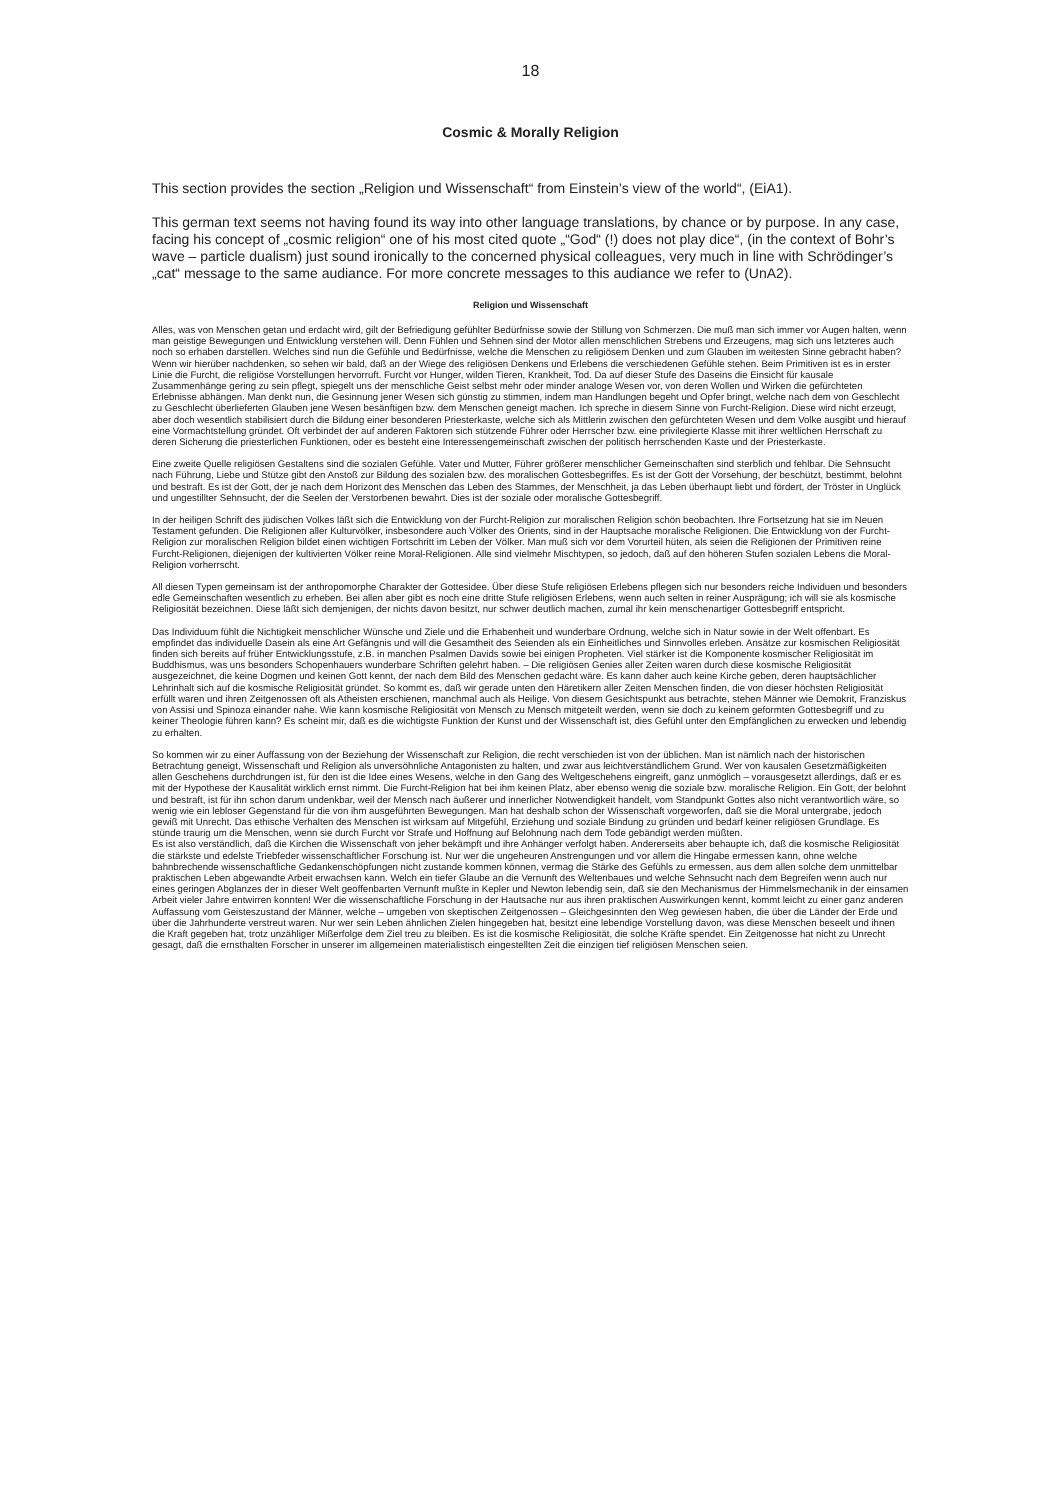18
Cosmic & Morally Religion
This section provides the section „Religion und Wissenschaft“ from Einstein’s view of the world“, (EiA1).
This german text seems not having found its way into other language translations, by chance or by purpose. In any case, facing his concept of „cosmic religion“ one of his most cited quote „“God“ (!) does not play dice“, (in the context of Bohr’s wave – particle dualism) just sound ironically to the concerned physical colleagues, very much in line with Schrödinger’s „cat“ message to the same audiance. For more concrete messages to this audiance we refer to (UnA2).
Religion und Wissenschaft
Alles, was von Menschen getan und erdacht wird, gilt der Befriedigung gefühlter Bedürfnisse sowie der Stillung von Schmerzen. Die muß man sich immer vor Augen halten, wenn man geistige Bewegungen und Entwicklung verstehen will. Denn Fühlen und Sehnen sind der Motor allen menschlichen Strebens und Erzeugens, mag sich uns letzteres auch noch so erhaben darstellen. Welches sind nun die Gefühle und Bedürfnisse, welche die Menschen zu religiösem Denken und zum Glauben im weitesten Sinne gebracht haben? Wenn wir hierüber nachdenken, so sehen wir bald, daß an der Wiege des religiösen Denkens und Erlebens die verschiedenen Gefühle stehen. Beim Primitiven ist es in erster Linie die Furcht, die religiöse Vorstellungen hervorruft. Furcht vor Hunger, wilden Tieren, Krankheit, Tod. Da auf dieser Stufe des Daseins die Einsicht für kausale Zusammenhänge gering zu sein pflegt, spiegelt uns der menschliche Geist selbst mehr oder minder analoge Wesen vor, von deren Wollen und Wirken die gefürchteten Erlebnisse abhängen. Man denkt nun, die Gesinnung jener Wesen sich günstig zu stimmen, indem man Handlungen begeht und Opfer bringt, welche nach dem von Geschlecht zu Geschlecht überlieferten Glauben jene Wesen besänftigen bzw. dem Menschen geneigt machen. Ich spreche in diesem Sinne von Furcht-Religion. Diese wird nicht erzeugt, aber doch wesentlich stabilisiert durch die Bildung einer besonderen Priesterkaste, welche sich als Mittlerin zwischen den gefürchteten Wesen und dem Volke ausgibt und hierauf eine Vormachtstellung gründet. Oft verbindet der auf anderen Faktoren sich stützende Führer oder Herrscher bzw. eine privilegierte Klasse mit ihrer weltlichen Herrschaft zu deren Sicherung die priesterlichen Funktionen, oder es besteht eine Interessengemeinschaft zwischen der politisch herrschenden Kaste und der Priesterkaste.
Eine zweite Quelle religiösen Gestaltens sind die sozialen Gefühle. Vater und Mutter, Führer größerer menschlicher Gemeinschaften sind sterblich und fehlbar. Die Sehnsucht nach Führung, Liebe und Stütze gibt den Anstoß zur Bildung des sozialen bzw. des moralischen Gottesbegriffes. Es ist der Gott der Vorsehung, der beschützt, bestimmt, belohnt und bestraft. Es ist der Gott, der je nach dem Horizont des Menschen das Leben des Stammes, der Menschheit, ja das Leben überhaupt liebt und fördert, der Tröster in Unglück und ungestillter Sehnsucht, der die Seelen der Verstorbenen bewahrt. Dies ist der soziale oder moralische Gottesbegriff.
In der heiligen Schrift des jüdischen Volkes läßt sich die Entwicklung von der Furcht-Religion zur moralischen Religion schön beobachten. Ihre Fortsetzung hat sie im Neuen Testament gefunden. Die Religionen aller Kulturvölker, insbesondere auch Völker des Orients, sind in der Hauptsache moralische Religionen. Die Entwicklung von der Furcht-Religion zur moralischen Religion bildet einen wichtigen Fortschritt im Leben der Völker. Man muß sich vor dem Vorurteil hüten, als seien die Religionen der Primitiven reine Furcht-Religionen, diejenigen der kultivierten Völker reine Moral-Religionen. Alle sind vielmehr Mischtypen, so jedoch, daß auf den höheren Stufen sozialen Lebens die Moral-Religion vorherrscht.
All diesen Typen gemeinsam ist der anthropomorphe Charakter der Gottesidee. Über diese Stufe religiösen Erlebens pflegen sich nur besonders reiche Individuen und besonders edle Gemeinschaften wesentlich zu erheben. Bei allen aber gibt es noch eine dritte Stufe religiösen Erlebens, wenn auch selten in reiner Ausprägung; ich will sie als kosmische Religiosität bezeichnen. Diese läßt sich demjenigen, der nichts davon besitzt, nur schwer deutlich machen, zumal ihr kein menschenartiger Gottesbegriff entspricht.
Das Individuum fühlt die Nichtigkeit menschlicher Wünsche und Ziele und die Erhabenheit und wunderbare Ordnung, welche sich in Natur sowie in der Welt offenbart. Es empfindet das individuelle Dasein als eine Art Gefängnis und will die Gesamtheit des Seienden als ein Einheitliches und Sinnvolles erleben. Ansätze zur kosmischen Religiosität finden sich bereits auf früher Entwicklungsstufe, z.B. in manchen Psalmen Davids sowie bei einigen Propheten. Viel stärker ist die Komponente kosmischer Religiosität im Buddhismus, was uns besonders Schopenhauers wunderbare Schriften gelehrt haben. – Die religiösen Genies aller Zeiten waren durch diese kosmische Religiosität ausgezeichnet, die keine Dogmen und keinen Gott kennt, der nach dem Bild des Menschen gedacht wäre. Es kann daher auch keine Kirche geben, deren hauptsächlicher Lehrinhalt sich auf die kosmische Religiosität gründet. So kommt es, daß wir gerade unten den Häretikern aller Zeiten Menschen finden, die von dieser höchsten Religiosität erfüllt waren und ihren Zeitgenossen oft als Atheisten erschienen, manchmal auch als Heilige. Von diesem Gesichtspunkt aus betrachte, stehen Männer wie Demokrit, Franziskus von Assisi und Spinoza einander nahe. Wie kann kosmische Religiosität von Mensch zu Mensch mitgeteilt werden, wenn sie doch zu keinem geformten Gottesbegriff und zu keiner Theologie führen kann? Es scheint mir, daß es die wichtigste Funktion der Kunst und der Wissenschaft ist, dies Gefühl unter den Empfänglichen zu erwecken und lebendig zu erhalten.
So kommen wir zu einer Auffassung von der Beziehung der Wissenschaft zur Religion, die recht verschieden ist von der üblichen. Man ist nämlich nach der historischen Betrachtung geneigt, Wissenschaft und Religion als unversöhnliche Antagonisten zu halten, und zwar aus leichtverständlichem Grund. Wer von kausalen Gesetzmäßigkeiten allen Geschehens durchdrungen ist, für den ist die Idee eines Wesens, welche in den Gang des Weltgeschehens eingreift, ganz unmöglich – vorausgesetzt allerdings, daß er es mit der Hypothese der Kausalität wirklich ernst nimmt. Die Furcht-Religion hat bei ihm keinen Platz, aber ebenso wenig die soziale bzw. moralische Religion. Ein Gott, der belohnt und bestraft, ist für ihn schon darum undenkbar, weil der Mensch nach äußerer und innerlicher Notwendigkeit handelt, vom Standpunkt Gottes also nicht verantwortlich wäre, so wenig wie ein lebloser Gegenstand für die von ihm ausgeführten Bewegungen. Man hat deshalb schon der Wissenschaft vorgeworfen, daß sie die Moral untergrabe, jedoch gewiß mit Unrecht. Das ethische Verhalten des Menschen ist wirksam auf Mitgefühl, Erziehung und soziale Bindung zu gründen und bedarf keiner religiösen Grundlage. Es stünde traurig um die Menschen, wenn sie durch Furcht vor Strafe und Hoffnung auf Belohnung nach dem Tode gebändigt werden müßten.
Es ist also verständlich, daß die Kirchen die Wissenschaft von jeher bekämpft und ihre Anhänger verfolgt haben. Andererseits aber behaupte ich, daß die kosmische Religiosität die stärkste und edelste Triebfeder wissenschaftlicher Forschung ist. Nur wer die ungeheuren Anstrengungen und vor allem die Hingabe ermessen kann, ohne welche bahnbrechende wissenschaftliche Gedankenschöpfungen nicht zustande kommen können, vermag die Stärke des Gefühls zu ermessen, aus dem allen solche dem unmittelbar praktischen Leben abgewandte Arbeit erwachsen kann. Welch ein tiefer Glaube an die Vernunft des Weltenbaues und welche Sehnsucht nach dem Begreifen wenn auch nur eines geringen Abglanzes der in dieser Welt geoffenbarten Vernunft mußte in Kepler und Newton lebendig sein, daß sie den Mechanismus der Himmelsmechanik in der einsamen Arbeit vieler Jahre entwirren konnten! Wer die wissenschaftliche Forschung in der Hautsache nur aus ihren praktischen Auswirkungen kennt, kommt leicht zu einer ganz anderen Auffassung vom Geisteszustand der Männer, welche – umgeben von skeptischen Zeitgenossen – Gleichgesinnten den Weg gewiesen haben, die über die Länder der Erde und über die Jahrhunderte verstreut waren. Nur wer sein Leben ähnlichen Zielen hingegeben hat, besitzt eine lebendige Vorstellung davon, was diese Menschen beseelt und ihnen die Kraft gegeben hat, trotz unzähliger Mißerfolge dem Ziel treu zu bleiben. Es ist die kosmische Religiosität, die solche Kräfte spendet. Ein Zeitgenosse hat nicht zu Unrecht gesagt, daß die ernsthalten Forscher in unserer im allgemeinen materialistisch eingestellten Zeit die einzigen tief religiösen Menschen seien.